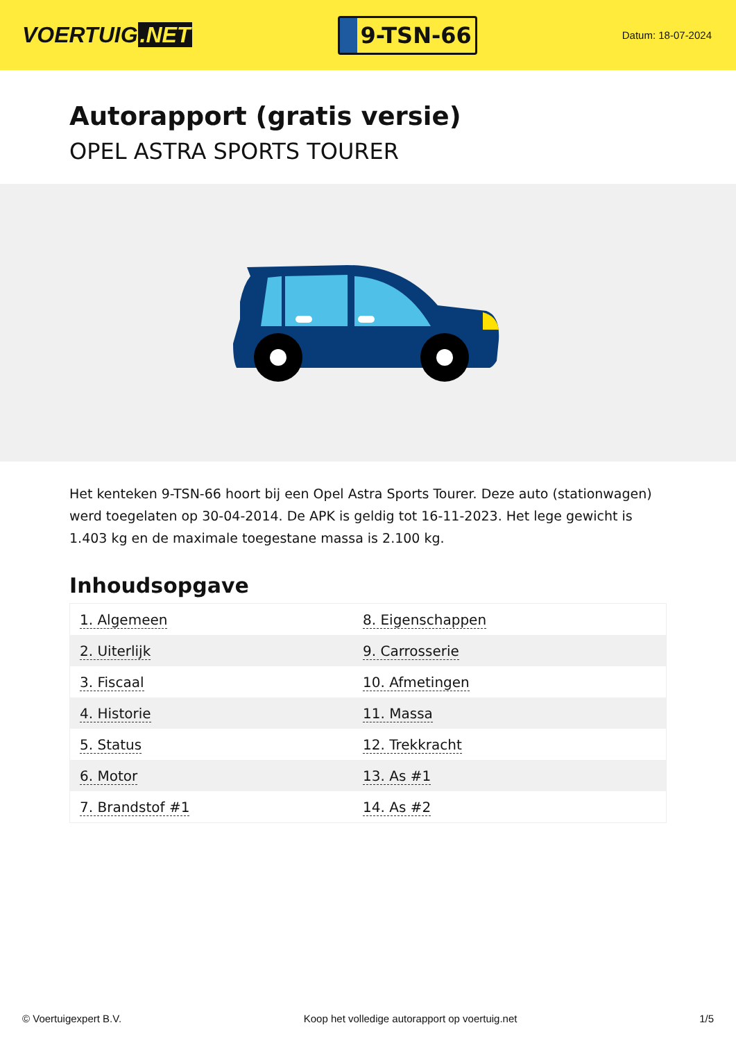VOERTUIG.NET
9-TSN-66
Datum: 18-07-2024
Autorapport (gratis versie)
OPEL ASTRA SPORTS TOURER
Het kenteken 9-TSN-66 hoort bij een Opel Astra Sports Tourer. Deze auto (stationwagen) werd toegelaten op 30-04-2014. De APK is geldig tot 16-11-2023. Het lege gewicht is 1.403 kg en de maximale toegestane massa is 2.100 kg.
Inhoudsopgave
| 1. Algemeen | 8. Eigenschappen |
| 2. Uiterlijk | 9. Carrosserie |
| 3. Fiscaal | 10. Afmetingen |
| 4. Historie | 11. Massa |
| 5. Status | 12. Trekkracht |
| 6. Motor | 13. As #1 |
| 7. Brandstof #1 | 14. As #2 |
© Voertuigexpert B.V. Koop het volledige autorapport op voertuig.net 1/5